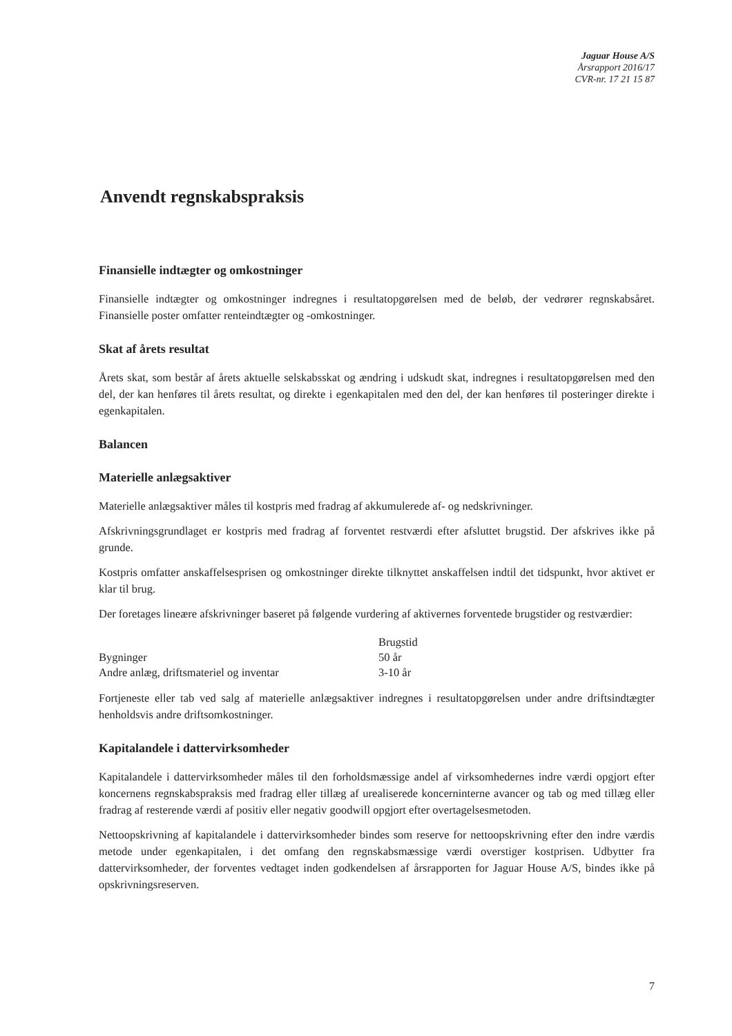Jaguar House A/S
Årsrapport 2016/17
CVR-nr. 17 21 15 87
Anvendt regnskabspraksis
Finansielle indtægter og omkostninger
Finansielle indtægter og omkostninger indregnes i resultatopgørelsen med de beløb, der vedrører regnskabsåret. Finansielle poster omfatter renteindtægter og -omkostninger.
Skat af årets resultat
Årets skat, som består af årets aktuelle selskabsskat og ændring i udskudt skat, indregnes i resultatopgørelsen med den del, der kan henføres til årets resultat, og direkte i egenkapitalen med den del, der kan henføres til posteringer direkte i egenkapitalen.
Balancen
Materielle anlægsaktiver
Materielle anlægsaktiver måles til kostpris med fradrag af akkumulerede af- og nedskrivninger.
Afskrivningsgrundlaget er kostpris med fradrag af forventet restværdi efter afsluttet brugstid. Der afskrives ikke på grunde.
Kostpris omfatter anskaffelsesprisen og omkostninger direkte tilknyttet anskaffelsen indtil det tidspunkt, hvor aktivet er klar til brug.
Der foretages lineære afskrivninger baseret på følgende vurdering af aktivernes forventede brugstider og restværdier:
| | Brugstid |
| --- | --- |
| Bygninger | 50 år |
| Andre anlæg, driftsmateriel og inventar | 3-10 år |
Fortjeneste eller tab ved salg af materielle anlægsaktiver indregnes i resultatopgørelsen under andre driftsindtægter henholdsvis andre driftsomkostninger.
Kapitalandele i dattervirksomheder
Kapitalandele i dattervirksomheder måles til den forholdsmæssige andel af virksomhedernes indre værdi opgjort efter koncernens regnskabspraksis med fradrag eller tillæg af urealiserede koncerninterne avancer og tab og med tillæg eller fradrag af resterende værdi af positiv eller negativ goodwill opgjort efter overtagelsesmetoden.
Nettoopskrivning af kapitalandele i dattervirksomheder bindes som reserve for nettoopskrivning efter den indre værdis metode under egenkapitalen, i det omfang den regnskabsmæssige værdi overstiger kostprisen. Udbytter fra dattervirksomheder, der forventes vedtaget inden godkendelsen af årsrapporten for Jaguar House A/S, bindes ikke på opskrivningsreserven.
7